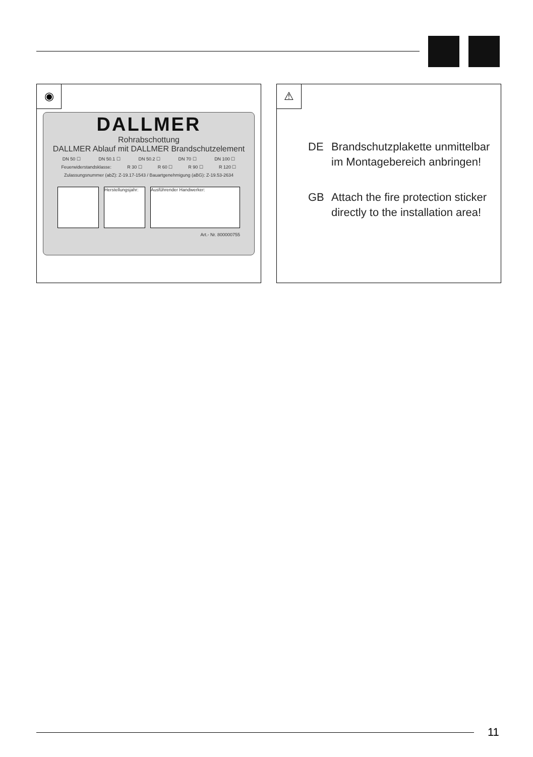◉
DALLMER
Rohrabschottung
DALLMER Ablauf mit DALLMER Brandschutzelement
DN 50 ☐ DN 50.1 ☐ DN 50.2 ☐ DN 70 ☐ DN 100 ☐
Feuerwiderstandsklasse: R 30 ☐ R 60 ☐ R 90 ☐ R 120 ☐
Zulassungsnummer (abZ): Z-19.17-1543 / Bauartgenehmigung (aBG): Z-19.53-2634
Herstellungsjahr:
Ausführender Handwerker:
Art.- Nr. 800000755
⚠
DE Brandschutzplakette unmittelbar
im Montagebereich anbringen!
GB Attach the fire protection sticker
directly to the installation area!
11